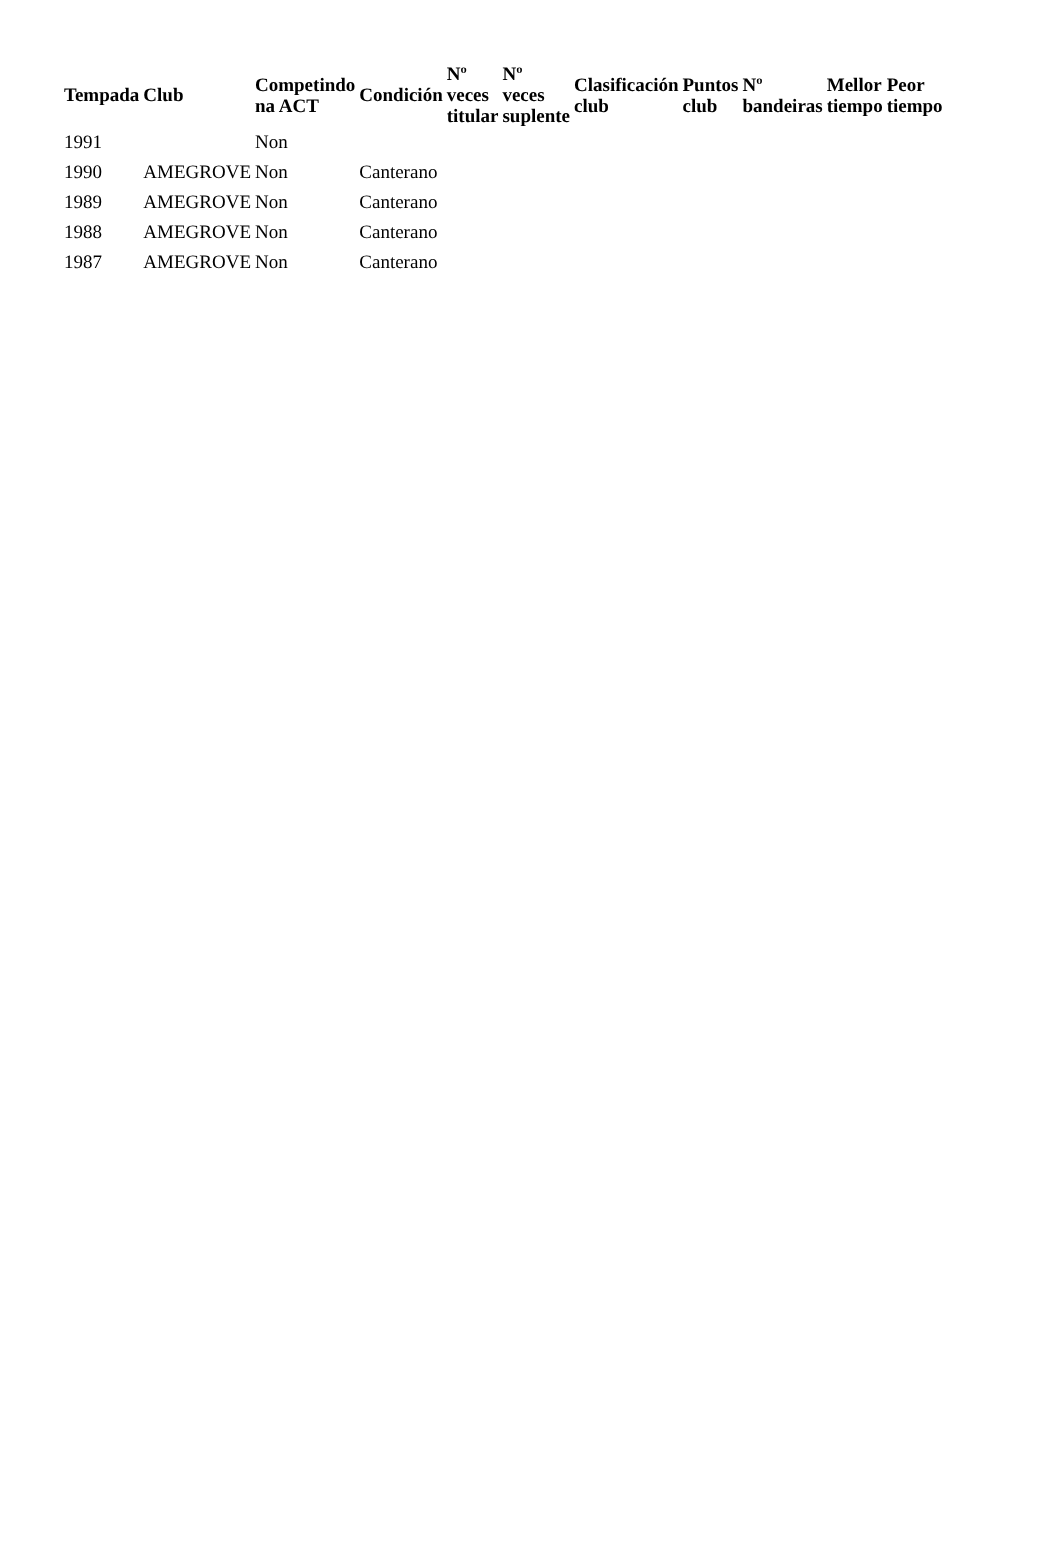| Tempada | Club | Competindo na ACT | Condición | Nº veces titular | Nº veces suplente | Clasificación club | Puntos club | Nº bandeiras | Mellor tiempo | Peor tiempo |
| --- | --- | --- | --- | --- | --- | --- | --- | --- | --- | --- |
| 1991 | | Non | | | | | | | | |
| 1990 | AMEGROVE | Non | Canterano | | | | | | | |
| 1989 | AMEGROVE | Non | Canterano | | | | | | | |
| 1988 | AMEGROVE | Non | Canterano | | | | | | | |
| 1987 | AMEGROVE | Non | Canterano | | | | | | | |